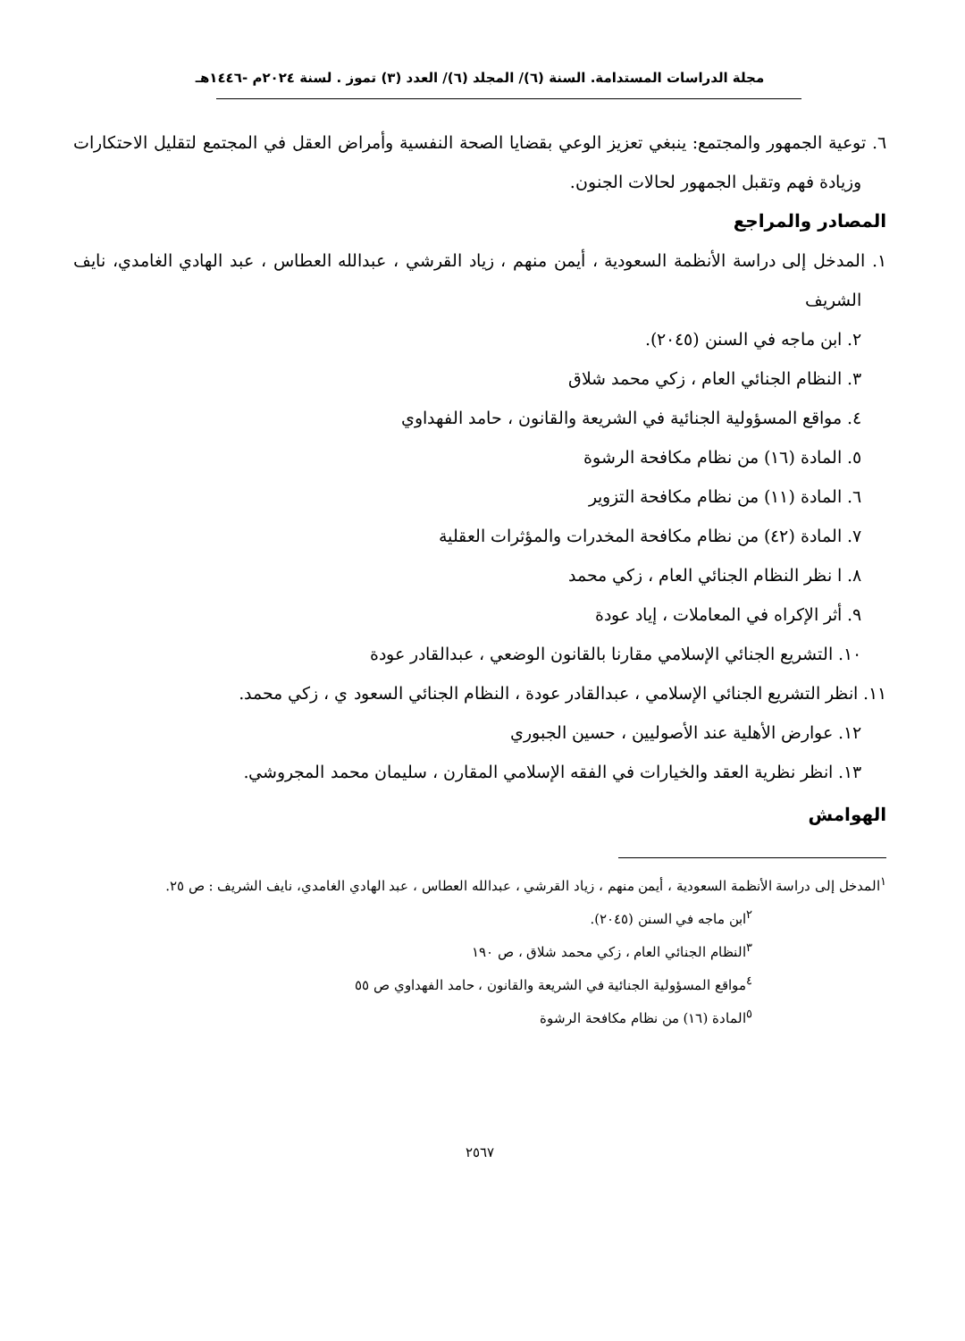مجلة الدراسات المستدامة. السنة (٦)/ المجلد (٦)/ العدد (٣) تموز . لسنة ٢٠٢٤م -١٤٤٦هـ
٦. توعية الجمهور والمجتمع: ينبغي تعزيز الوعي بقضايا الصحة النفسية وأمراض العقل في المجتمع لتقليل الاحتكارات وزيادة فهم وتقبل الجمهور لحالات الجنون.
المصادر والمراجع
١. المدخل إلى دراسة الأنظمة السعودية ، أيمن منهم ، زياد القرشي ، عبدالله العطاس ، عبد الهادي الغامدي، نايف الشريف
٢. ابن ماجه في السنن (٢٠٤٥).
٣. النظام الجنائي العام ، زكي محمد شلاق
٤. مواقع المسؤولية الجنائية في الشريعة والقانون ، حامد الفهداوي
٥. المادة (١٦) من نظام مكافحة الرشوة
٦. المادة (١١) من نظام مكافحة التزوير
٧. المادة (٤٢) من نظام مكافحة المخدرات والمؤثرات العقلية
٨. ا نظر النظام الجنائي العام ، زكي محمد
٩. أثر الإكراه في المعاملات ، إياد عودة
١٠. التشريع الجنائي الإسلامي مقارنا بالقانون الوضعي ، عبدالقادر عودة
١١. انظر التشريع الجنائي الإسلامي ، عبدالقادر عودة ، النظام الجنائي السعود ي ، زكي محمد.
١٢. عوارض الأهلية عند الأصوليين ، حسين الجبوري
١٣. انظر نظرية العقد والخيارات في الفقه الإسلامي المقارن ، سليمان محمد المجروشي.
الهوامش
<sup>١</sup> المدخل إلى دراسة الأنظمة السعودية ، أيمن منهم ، زياد القرشي ، عبدالله العطاس ، عبد الهادي الغامدي، نايف الشريف : ص ٢٥.
<sup>٢</sup> ابن ماجه في السنن (٢٠٤٥).
<sup>٣</sup> النظام الجنائي العام ، زكي محمد شلاق ، ص ١٩٠
<sup>٤</sup> مواقع المسؤولية الجنائية في الشريعة والقانون ، حامد الفهداوي ص ٥٥
<sup>٥</sup> المادة (١٦) من نظام مكافحة الرشوة
٢٥٦٧